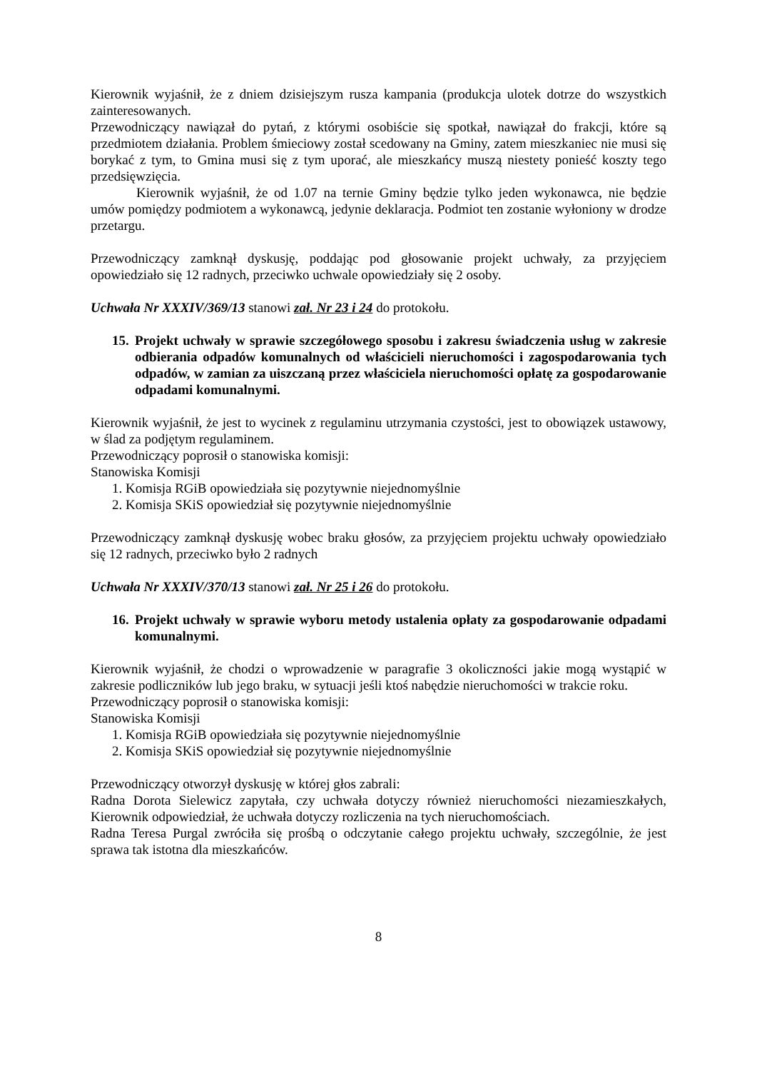Kierownik wyjaśnił, że z dniem dzisiejszym rusza kampania (produkcja ulotek dotrze do wszystkich zainteresowanych.
Przewodniczący nawiązał do pytań, z którymi osobiście się spotkał, nawiązał do frakcji, które są przedmiotem działania. Problem śmieciowy został scedowany na Gminy, zatem mieszkaniec nie musi się borykać z tym, to Gmina musi się z tym uporać, ale mieszkańcy muszą niestety ponieść koszty tego przedsięwzięcia.
Kierownik wyjaśnił, że od 1.07 na ternie Gminy będzie tylko jeden wykonawca, nie będzie umów pomiędzy podmiotem a wykonawcą, jedynie deklaracja. Podmiot ten zostanie wyłoniony w drodze przetargu.
Przewodniczący zamknął dyskusję, poddając pod głosowanie projekt uchwały, za przyjęciem opowiedziało się 12 radnych, przeciwko uchwale opowiedziały się 2 osoby.
Uchwała Nr XXXIV/369/13 stanowi zał. Nr 23 i 24 do protokołu.
15. Projekt uchwały w sprawie szczegółowego sposobu i zakresu świadczenia usług w zakresie odbierania odpadów komunalnych od właścicieli nieruchomości i zagospodarowania tych odpadów, w zamian za uiszczaną przez właściciela nieruchomości opłatę za gospodarowanie odpadami komunalnymi.
Kierownik wyjaśnił, że jest to wycinek z regulaminu utrzymania czystości, jest to obowiązek ustawowy, w ślad za podjętym regulaminem.
Przewodniczący poprosił o stanowiska komisji:
Stanowiska Komisji
1. Komisja RGiB opowiedziała się pozytywnie niejednomyślnie
2. Komisja SKiS opowiedział się pozytywnie niejednomyślnie
Przewodniczący zamknął dyskusję wobec braku głosów, za przyjęciem projektu uchwały opowiedziało się 12 radnych, przeciwko było 2 radnych
Uchwała Nr XXXIV/370/13 stanowi zał. Nr 25 i 26 do protokołu.
16. Projekt uchwały w sprawie wyboru metody ustalenia opłaty za gospodarowanie odpadami komunalnymi.
Kierownik wyjaśnił, że chodzi o wprowadzenie w paragrafie 3 okoliczności jakie mogą wystąpić w zakresie podliczników lub jego braku, w sytuacji jeśli ktoś nabędzie nieruchomości w trakcie roku.
Przewodniczący poprosił o stanowiska komisji:
Stanowiska Komisji
1. Komisja RGiB opowiedziała się pozytywnie niejednomyślnie
2. Komisja SKiS opowiedział się pozytywnie niejednomyślnie
Przewodniczący otworzył dyskusję w której głos zabrali:
Radna Dorota Sielewicz zapytała, czy uchwała dotyczy również nieruchomości niezamieszkałych, Kierownik odpowiedział, że uchwała dotyczy rozliczenia na tych nieruchomościach.
Radna Teresa Purgal zwróciła się prośbą o odczytanie całego projektu uchwały, szczególnie, że jest sprawa tak istotna dla mieszkańców.
8